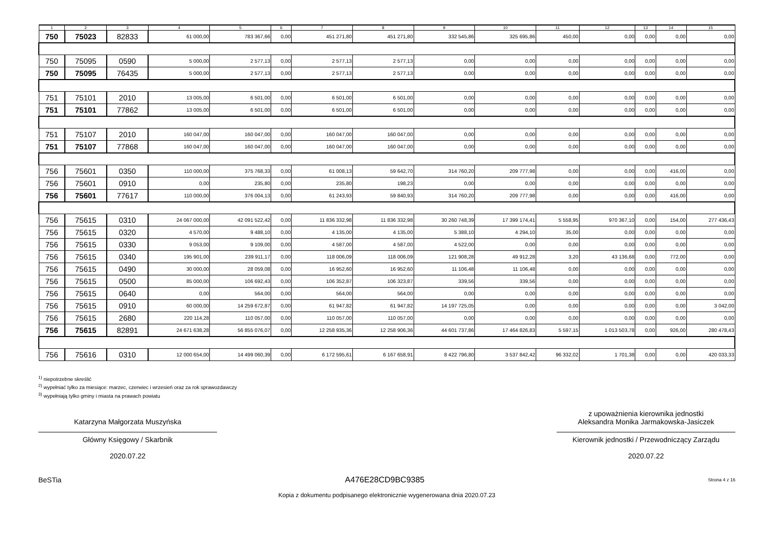| 1 | 2 | 3 | 4 | 5 | 6 | 7 | 8 | 9 | 10 | 11 | 12 | 13 | 14 | 15 |
| --- | --- | --- | --- | --- | --- | --- | --- | --- | --- | --- | --- | --- | --- | --- |
| 750 | 75023 | 82833 | 61 000,00 | 783 367,66 | 0,00 | 451 271,80 | 451 271,80 | 332 545,86 | 325 695,86 | 450,00 | 0,00 | 0,00 | 0,00 | 0,00 |
| 750 | 75095 | 0590 | 5 000,00 | 2 577,13 | 0,00 | 2 577,13 | 2 577,13 | 0,00 | 0,00 | 0,00 | 0,00 | 0,00 | 0,00 | 0,00 |
| 750 | 75095 | 76435 | 5 000,00 | 2 577,13 | 0,00 | 2 577,13 | 2 577,13 | 0,00 | 0,00 | 0,00 | 0,00 | 0,00 | 0,00 | 0,00 |
| 751 | 75101 | 2010 | 13 005,00 | 6 501,00 | 0,00 | 6 501,00 | 6 501,00 | 0,00 | 0,00 | 0,00 | 0,00 | 0,00 | 0,00 | 0,00 |
| 751 | 75101 | 77862 | 13 005,00 | 6 501,00 | 0,00 | 6 501,00 | 6 501,00 | 0,00 | 0,00 | 0,00 | 0,00 | 0,00 | 0,00 | 0,00 |
| 751 | 75107 | 2010 | 160 047,00 | 160 047,00 | 0,00 | 160 047,00 | 160 047,00 | 0,00 | 0,00 | 0,00 | 0,00 | 0,00 | 0,00 | 0,00 |
| 751 | 75107 | 77868 | 160 047,00 | 160 047,00 | 0,00 | 160 047,00 | 160 047,00 | 0,00 | 0,00 | 0,00 | 0,00 | 0,00 | 0,00 | 0,00 |
| 756 | 75601 | 0350 | 110 000,00 | 375 768,33 | 0,00 | 61 008,13 | 59 642,70 | 314 760,20 | 209 777,98 | 0,00 | 0,00 | 0,00 | 416,00 | 0,00 |
| 756 | 75601 | 0910 | 0,00 | 235,80 | 0,00 | 235,80 | 198,23 | 0,00 | 0,00 | 0,00 | 0,00 | 0,00 | 0,00 | 0,00 |
| 756 | 75601 | 77617 | 110 000,00 | 376 004,13 | 0,00 | 61 243,93 | 59 840,93 | 314 760,20 | 209 777,98 | 0,00 | 0,00 | 0,00 | 416,00 | 0,00 |
| 756 | 75615 | 0310 | 24 067 000,00 | 42 091 522,42 | 0,00 | 11 836 332,98 | 11 836 332,98 | 30 260 748,39 | 17 399 174,41 | 5 558,95 | 970 367,10 | 0,00 | 154,00 | 277 436,43 |
| 756 | 75615 | 0320 | 4 570,00 | 9 488,10 | 0,00 | 4 135,00 | 4 135,00 | 5 388,10 | 4 294,10 | 35,00 | 0,00 | 0,00 | 0,00 | 0,00 |
| 756 | 75615 | 0330 | 9 053,00 | 9 109,00 | 0,00 | 4 587,00 | 4 587,00 | 4 522,00 | 0,00 | 0,00 | 0,00 | 0,00 | 0,00 | 0,00 |
| 756 | 75615 | 0340 | 195 901,00 | 239 911,17 | 0,00 | 118 006,09 | 118 006,09 | 121 908,28 | 49 912,28 | 3,20 | 43 136,68 | 0,00 | 772,00 | 0,00 |
| 756 | 75615 | 0490 | 30 000,00 | 28 059,08 | 0,00 | 16 952,60 | 16 952,60 | 11 106,48 | 11 106,48 | 0,00 | 0,00 | 0,00 | 0,00 | 0,00 |
| 756 | 75615 | 0500 | 85 000,00 | 106 692,43 | 0,00 | 106 352,87 | 106 323,87 | 339,56 | 339,56 | 0,00 | 0,00 | 0,00 | 0,00 | 0,00 |
| 756 | 75615 | 0640 | 0,00 | 564,00 | 0,00 | 564,00 | 564,00 | 0,00 | 0,00 | 0,00 | 0,00 | 0,00 | 0,00 | 0,00 |
| 756 | 75615 | 0910 | 60 000,00 | 14 259 672,87 | 0,00 | 61 947,82 | 61 947,82 | 14 197 725,05 | 0,00 | 0,00 | 0,00 | 0,00 | 0,00 | 3 042,00 |
| 756 | 75615 | 2680 | 220 114,28 | 110 057,00 | 0,00 | 110 057,00 | 110 057,00 | 0,00 | 0,00 | 0,00 | 0,00 | 0,00 | 0,00 | 0,00 |
| 756 | 75615 | 82891 | 24 671 638,28 | 56 855 076,07 | 0,00 | 12 258 935,36 | 12 258 906,36 | 44 601 737,86 | 17 464 826,83 | 5 597,15 | 1 013 503,78 | 0,00 | 926,00 | 280 478,43 |
| 756 | 75616 | 0310 | 12 000 654,00 | 14 499 060,39 | 0,00 | 6 172 595,61 | 6 167 658,91 | 8 422 796,80 | 3 537 842,42 | 96 332,02 | 1 701,38 | 0,00 | 0,00 | 420 033,33 |
<sup>1)</sup> niepotrzebne skreślić
<sup>2)</sup> wypełniać tylko za miesiące: marzec, czerwiec i wrzesień oraz za rok sprawozdawczy
<sup>3)</sup> wypełniają tylko gminy i miasta na prawach powiatu
Katarzyna Małgorzata Muszyńska
Główny Księgowy / Skarbnik
2020.07.22
z upoważnienia kierownika jednostki
Aleksandra Monika Jarmakowska-Jasiczek
Kierownik jednostki / Przewodniczący Zarządu
2020.07.22
BeSTia A476E28CD9BC9385 Strona 4 z 16
Kopia z dokumentu podpisanego elektronicznie wygenerowana dnia 2020.07.23